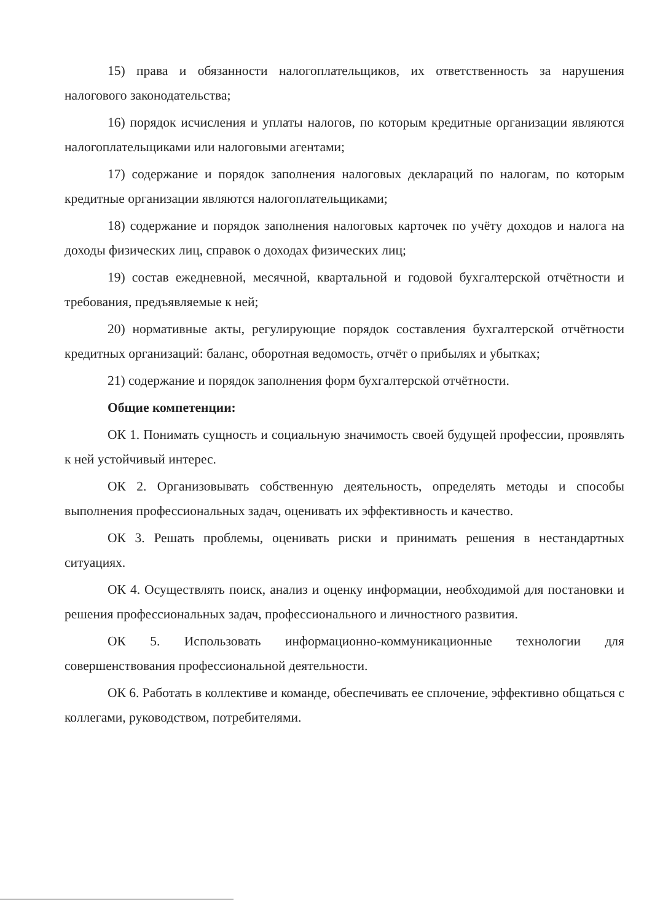15) права и обязанности налогоплательщиков, их ответственность за нарушения налогового законодательства;
16) порядок исчисления и уплаты налогов, по которым кредитные организации являются налогоплательщиками или налоговыми агентами;
17) содержание и порядок заполнения налоговых деклараций по налогам, по которым кредитные организации являются налогоплательщиками;
18) содержание и порядок заполнения налоговых карточек по учёту доходов и налога на доходы физических лиц, справок о доходах физических лиц;
19) состав ежедневной, месячной, квартальной и годовой бухгалтерской отчётности и требования, предъявляемые к ней;
20) нормативные акты, регулирующие порядок составления бухгалтерской отчётности кредитных организаций: баланс, оборотная ведомость, отчёт о прибылях и убытках;
21) содержание и порядок заполнения форм бухгалтерской отчётности.
Общие компетенции:
ОК 1. Понимать сущность и социальную значимость своей будущей профессии, проявлять к ней устойчивый интерес.
ОК 2. Организовывать собственную деятельность, определять методы и способы выполнения профессиональных задач, оценивать их эффективность и качество.
ОК 3. Решать проблемы, оценивать риски и принимать решения в нестандартных ситуациях.
ОК 4. Осуществлять поиск, анализ и оценку информации, необходимой для постановки и решения профессиональных задач, профессионального и личностного развития.
ОК 5. Использовать информационно-коммуникационные технологии для совершенствования профессиональной деятельности.
ОК 6. Работать в коллективе и команде, обеспечивать ее сплочение, эффективно общаться с коллегами, руководством, потребителями.